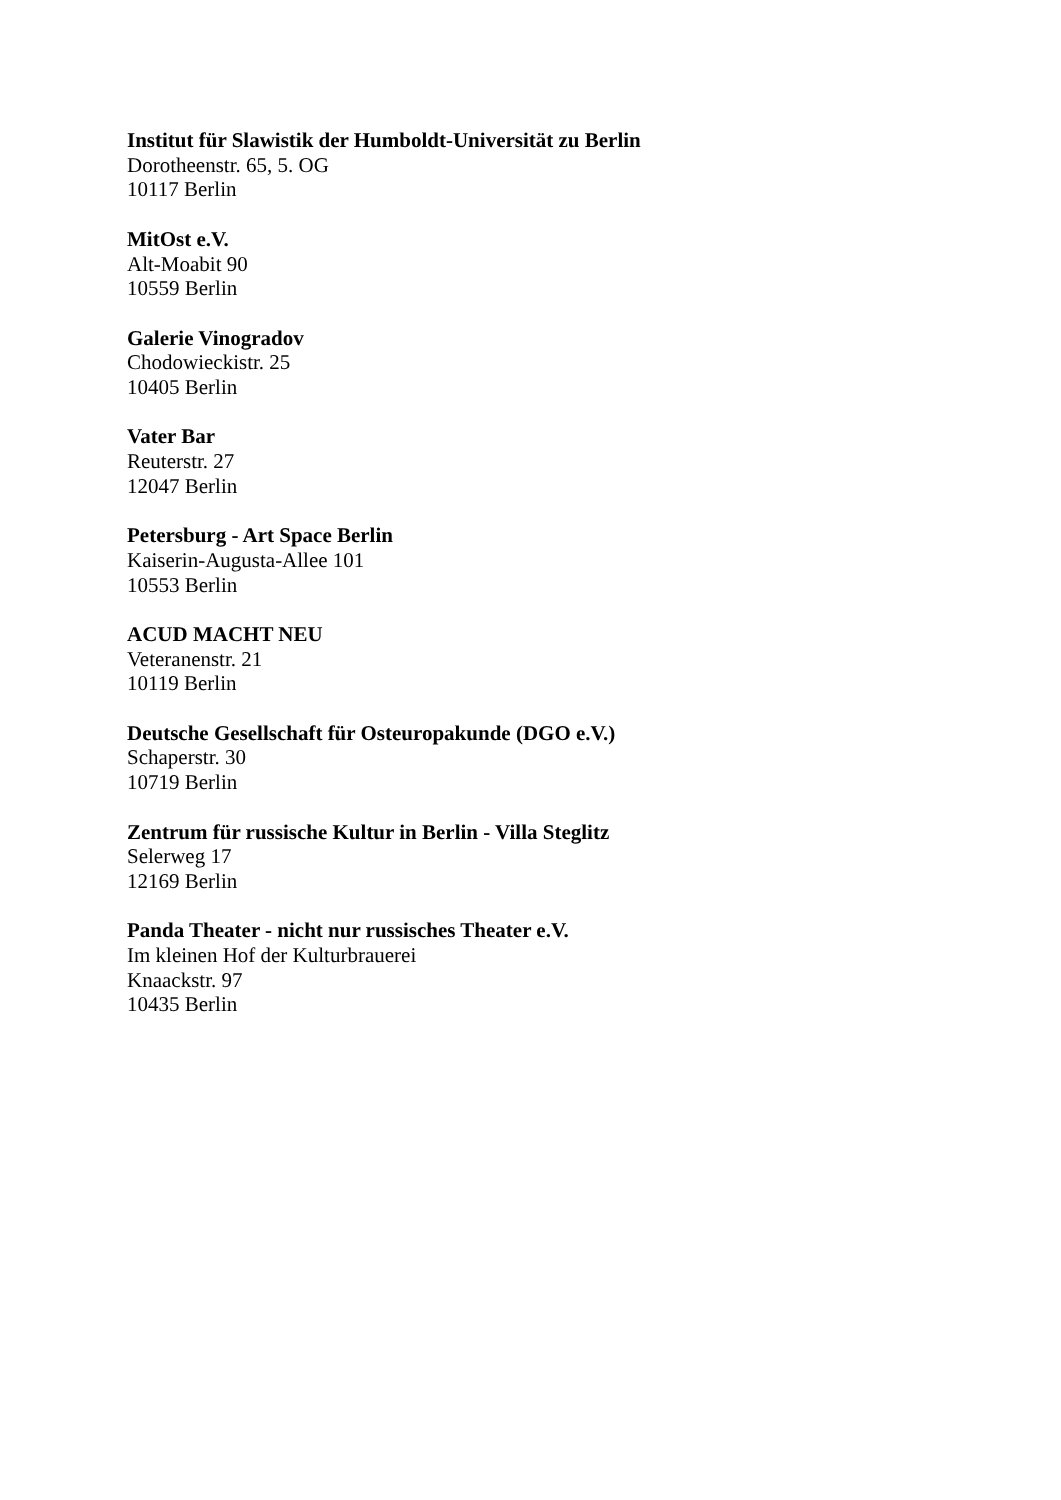Institut für Slawistik der Humboldt-Universität zu Berlin
Dorotheenstr. 65, 5. OG
10117 Berlin
MitOst e.V.
Alt-Moabit 90
10559 Berlin
Galerie Vinogradov
Chodowieckistr. 25
10405 Berlin
Vater Bar
Reuterstr. 27
12047 Berlin
Petersburg - Art Space Berlin
Kaiserin-Augusta-Allee 101
10553 Berlin
ACUD MACHT NEU
Veteranenstr. 21
10119 Berlin
Deutsche Gesellschaft für Osteuropakunde (DGO e.V.)
Schaperstr. 30
10719 Berlin
Zentrum für russische Kultur in Berlin - Villa Steglitz
Selerweg 17
12169 Berlin
Panda Theater - nicht nur russisches Theater e.V.
Im kleinen Hof der Kulturbrauerei
Knaackstr. 97
10435 Berlin